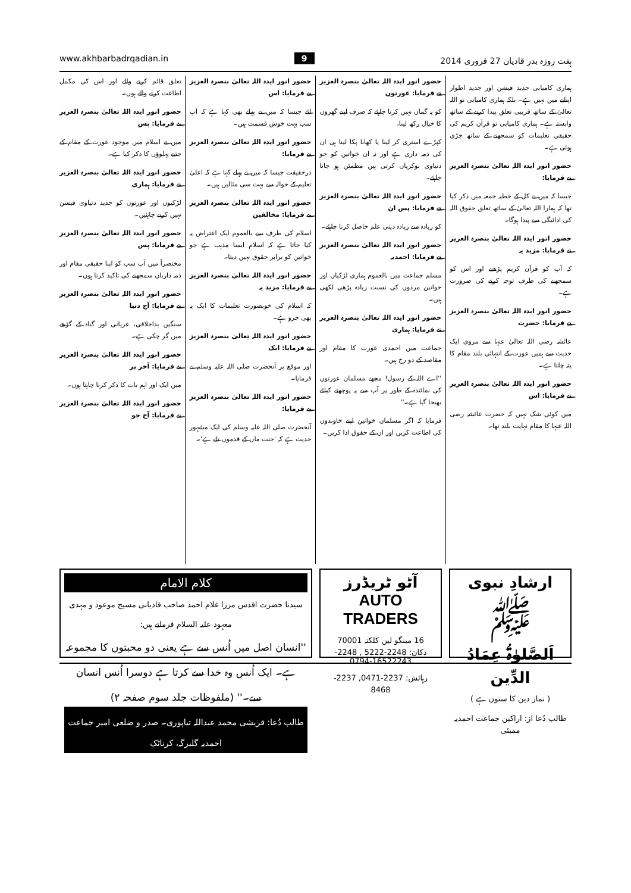www.akhbarbadrqadian.in 9 ہفت روزہ بدر قادیان 27 فروری 2014
ہماری کامیابی جدید فیشن اور جدید اطوار اپنانے میں نہیں ہے۔ بلکہ ہماری کامیابی تو اللہ تعالیٰ کے ساتھ قریبی تعلق پیدا کرنے کے ساتھ وابستہ ہے۔ ہماری کامیابی تو قرآن کریم کی حقیقی تعلیمات کو سمجھنے کے ساتھ جڑی ہوئی ہے۔
حضور انور ایدہ اللہ تعالیٰ بنصرہ العزیز نے فرمایا:
جیسا کہ میں نے کل کے خطبہ جمعہ میں ذکر کیا تھا کہ ہمارا اللہ تعالیٰ کے ساتھ تعلق حقوق اللہ کی ادائیگی سے پیدا ہوگا۔
حضور انور ایدہ اللہ تعالیٰ بنصرہ العزیز نے فرمایا: مزید یہ
کہ آپ کو قرآن کریم پڑھنے اور اس کو سمجھنے کی طرف توجہ کرنے کی ضرورت ہے۔
حضور انور ایدہ اللہ تعالیٰ بنصرہ العزیز نے فرمایا: حضرت
عائشہ رضی اللہ تعالیٰ عنہا سے مروی ایک حدیث سے ہمیں عورت کے انتہائی بلند مقام کا پتہ چلتا ہے۔
حضور انور ایدہ اللہ تعالیٰ بنصرہ العزیز نے فرمایا: اس
میں کوئی شک نہیں کہ حضرت عائشہ رضی اللہ عنہا کا مقام نہایت بلند تھا۔
حضور انور ایدہ اللہ تعالیٰ بنصرہ العزیز نے فرمایا: عورتوں
کو یہ گمان نہیں کرنا چاہئے کہ صرف اپنے گھروں کا خیال رکھ لینا،
کپڑے استری کر لینا یا کھانا پکا لینا ہی ان کی ذمہ داری ہے اور نہ ان خواتین کو جو دنیاوی نوکریاں کرتی ہیں مطمئن ہو جانا چاہئے۔
حضور انور ایدہ اللہ تعالیٰ بنصرہ العزیز نے فرمایا: پس ان
کو زیادہ سے زیادہ دینی علم حاصل کرنا چاہئے۔
حضور انور ایدہ اللہ تعالیٰ بنصرہ العزیز نے فرمایا: احمدیہ
مسلم جماعت میں بالعموم ہماری لڑکیاں اور خواتین مردوں کی نسبت زیادہ پڑھی لکھی ہیں۔
حضور انور ایدہ اللہ تعالیٰ بنصرہ العزیز نے فرمایا: ہماری
جماعت میں احمدی عورت کا مقام اور مقاصد کے دو رخ ہیں۔
''اے اللہ کے رسول! مجھے مسلمان عورتوں کی نمائندہ کے طور پر آپ سے یہ پوچھنے کیلئے بھیجا گیا ہے۔''
فرمایا کہ اگر مسلمان خواتین اپنے خاوندوں کی اطاعت کریں اور ان کے حقوق ادا کریں۔
حضور انور ایدہ اللہ تعالیٰ بنصرہ العزیز نے فرمایا: اس
لئے جیسا کہ میں نے پہلے بھی کہا ہے کہ آپ سب بہت خوش قسمت ہیں۔
حضور انور ایدہ اللہ تعالیٰ بنصرہ العزیز نے فرمایا:
درحقیقت جیسا کہ میں نے پہلے کہا ہے کہ اعلیٰ تعلیم کے حوالہ سے بہت سی مثالیں ہیں۔
حضور انور ایدہ اللہ تعالیٰ بنصرہ العزیز نے فرمایا: مخالفین
اسلام کی طرف سے بالعموم ایک اعتراض یہ کیا جاتا ہے کہ اسلام ایسا مذہب ہے جو خواتین کو برابر حقوق نہیں دیتا۔
حضور انور ایدہ اللہ تعالیٰ بنصرہ العزیز نے فرمایا: مزید یہ
کہ اسلام کی خوبصورت تعلیمات کا ایک یہ بھی جزو ہے۔
حضور انور ایدہ اللہ تعالیٰ بنصرہ العزیز نے فرمایا: ایک
اور موقع پر آنحضرت صلی اللہ علیہ وسلم نے فرمایا۔
حضور انور ایدہ اللہ تعالیٰ بنصرہ العزیز نے فرمایا:
آنحضرت صلی اللہ علیہ وسلم کی ایک مشہور حدیث ہے کہ 'جنت ماں کے قدموں تلے ہے'۔
تعلق قائم کرنے والے اور اس کی مکمل اطاعت کرنے والے ہوں۔
حضور انور ایدہ اللہ تعالیٰ بنصرہ العزیز نے فرمایا: پس
میں نے اسلام میں موجود عورت کے مقام کے جتنے پہلوؤں کا ذکر کیا ہے۔
حضور انور ایدہ اللہ تعالیٰ بنصرہ العزیز نے فرمایا: ہماری
لڑکیوں اور عورتوں کو جدید دنیاوی فیشن نہیں کرنے چاہئیں۔
حضور انور ایدہ اللہ تعالیٰ بنصرہ العزیز نے فرمایا: پس
مختصراً میں آپ سب کو اپنا حقیقی مقام اور ذمہ داریاں سمجھنے کی تاکید کرتا ہوں۔
حضور انور ایدہ اللہ تعالیٰ بنصرہ العزیز نے فرمایا: آج دنیا
سنگین بداخلاقی، عریانی اور گناہ کے گڑھے میں گر چکی ہے۔
حضور انور ایدہ اللہ تعالیٰ بنصرہ العزیز نے فرمایا: آخر پر
میں ایک اور اہم بات کا ذکر کرنا چاہتا ہوں۔
حضور انور ایدہ اللہ تعالیٰ بنصرہ العزیز نے فرمایا: آج جو
ارشادِ نبوی ﷺ
اَلصَّلوٰۃُ عِمَادُ الدِّین
( نماز دین کا ستون ہے )
طالب دُعا از: اراکین جماعت احمدیہ ممبئی
آٹو ٹریڈرز
AUTO TRADERS
16 مینگو لین کلکتہ 70001
دکان: 2248-5222 , 2248-16522243-0794
رہائش: 2237-0471, 2237-8468
کلام الامام
سیدنا حضرت اقدس مرزا غلام احمد صاحب قادیانی مسیح موعود و مہدی معہود علیہ السلام فرماتے ہیں:
''انسان اصل میں اُنس سے ہے یعنی دو محبتوں کا مجموعہ ہے۔ ایک اُنس وہ خدا سے کرتا ہے دوسرا اُنس انسان سے۔'' (ملفوظات جلد سوم صفحہ ۲)
طالب دُعا: قریشی محمد عبداللہ تیاپوری۔ صدر و ضلعی امیر جماعت احمدیہ گلبرگہ، کرناٹک